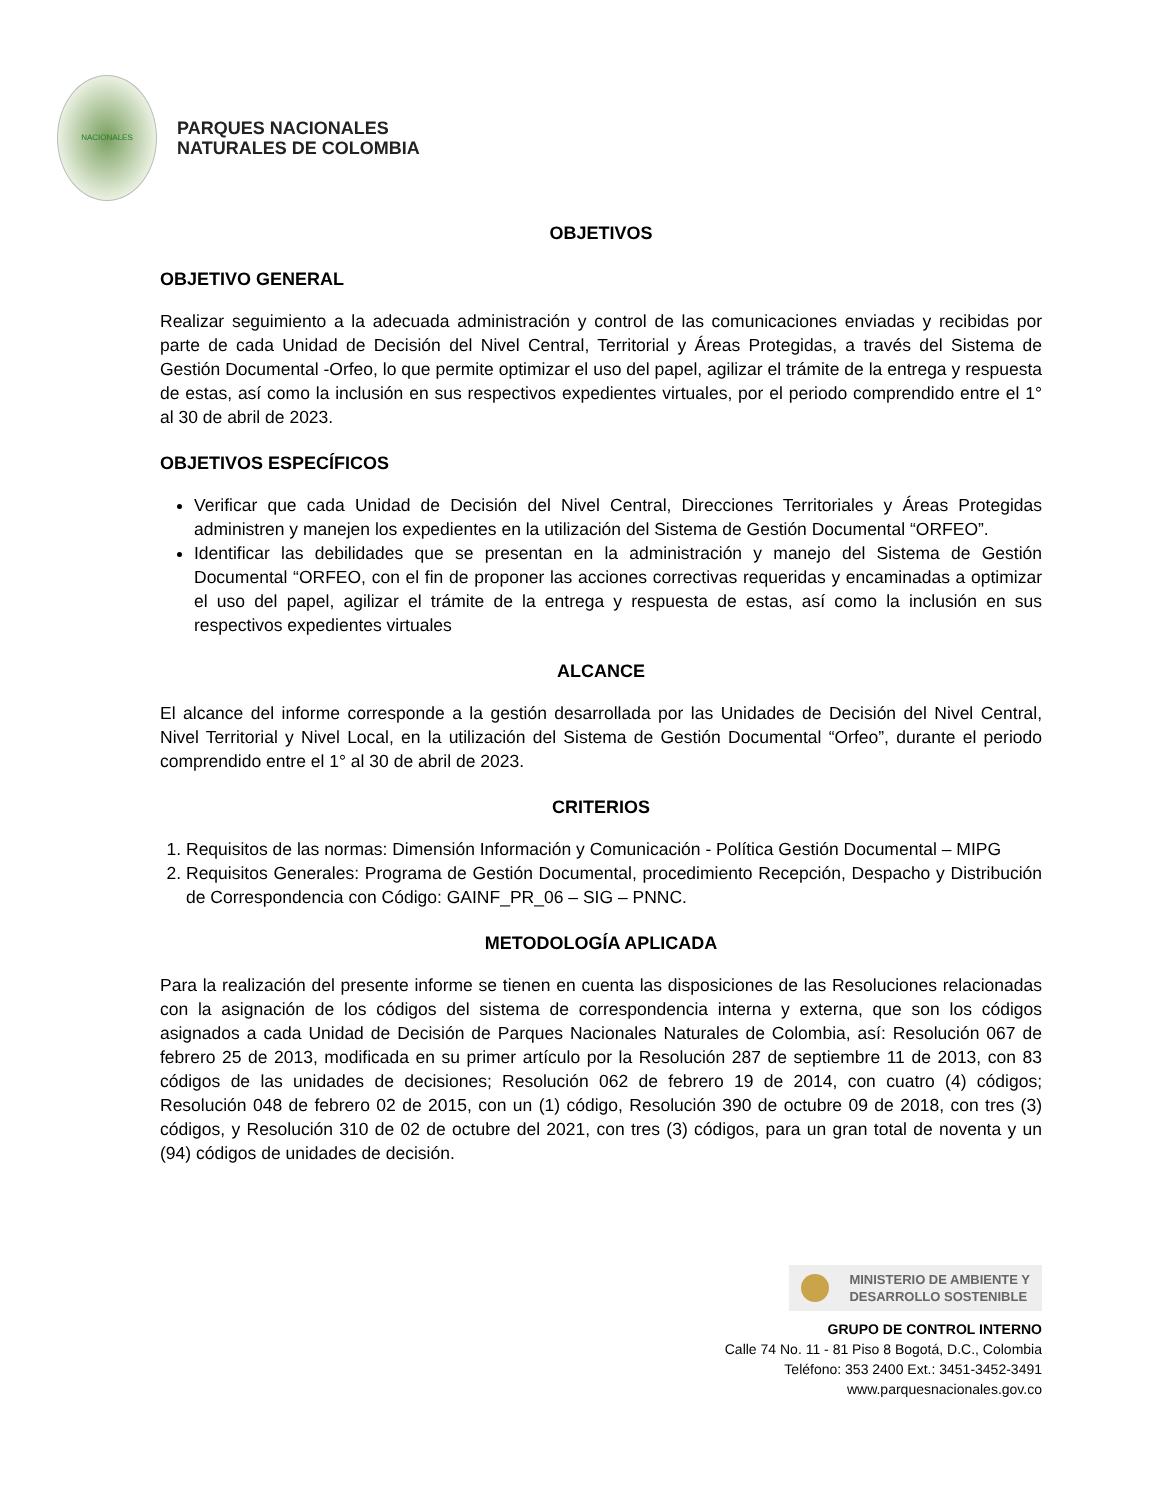NACIONALES
PARQUES NACIONALES
NATURALES DE COLOMBIA
OBJETIVOS
OBJETIVO GENERAL
Realizar seguimiento a la adecuada administración y control de las comunicaciones enviadas y recibidas por parte de cada Unidad de Decisión del Nivel Central, Territorial y Áreas Protegidas, a través del Sistema de Gestión Documental -Orfeo, lo que permite optimizar el uso del papel, agilizar el trámite de la entrega y respuesta de estas, así como la inclusión en sus respectivos expedientes virtuales, por el periodo comprendido entre el 1° al 30 de abril de 2023.
OBJETIVOS ESPECÍFICOS
Verificar que cada Unidad de Decisión del Nivel Central, Direcciones Territoriales y Áreas Protegidas administren y manejen los expedientes en la utilización del Sistema de Gestión Documental “ORFEO”.
Identificar las debilidades que se presentan en la administración y manejo del Sistema de Gestión Documental “ORFEO, con el fin de proponer las acciones correctivas requeridas y encaminadas a optimizar el uso del papel, agilizar el trámite de la entrega y respuesta de estas, así como la inclusión en sus respectivos expedientes virtuales
ALCANCE
El alcance del informe corresponde a la gestión desarrollada por las Unidades de Decisión del Nivel Central, Nivel Territorial y Nivel Local, en la utilización del Sistema de Gestión Documental “Orfeo”, durante el periodo comprendido entre el 1° al 30 de abril de 2023.
CRITERIOS
1. Requisitos de las normas: Dimensión Información y Comunicación - Política Gestión Documental – MIPG
2. Requisitos Generales: Programa de Gestión Documental, procedimiento Recepción, Despacho y Distribución de Correspondencia con Código: GAINF_PR_06 – SIG – PNNC.
METODOLOGÍA APLICADA
Para la realización del presente informe se tienen en cuenta las disposiciones de las Resoluciones relacionadas con la asignación de los códigos del sistema de correspondencia interna y externa, que son los códigos asignados a cada Unidad de Decisión de Parques Nacionales Naturales de Colombia, así: Resolución 067 de febrero 25 de 2013, modificada en su primer artículo por la Resolución 287 de septiembre 11 de 2013, con 83 códigos de las unidades de decisiones; Resolución 062 de febrero 19 de 2014, con cuatro (4) códigos; Resolución 048 de febrero 02 de 2015, con un (1) código, Resolución 390 de octubre 09 de 2018, con tres (3) códigos, y Resolución 310 de 02 de octubre del 2021, con tres (3) códigos, para un gran total de noventa y un (94) códigos de unidades de decisión.
MINISTERIO DE AMBIENTE Y
DESARROLLO SOSTENIBLE
GRUPO DE CONTROL INTERNO
Calle 74 No. 11 - 81 Piso 8 Bogotá, D.C., Colombia
Teléfono: 353 2400 Ext.: 3451-3452-3491
www.parquesnacionales.gov.co